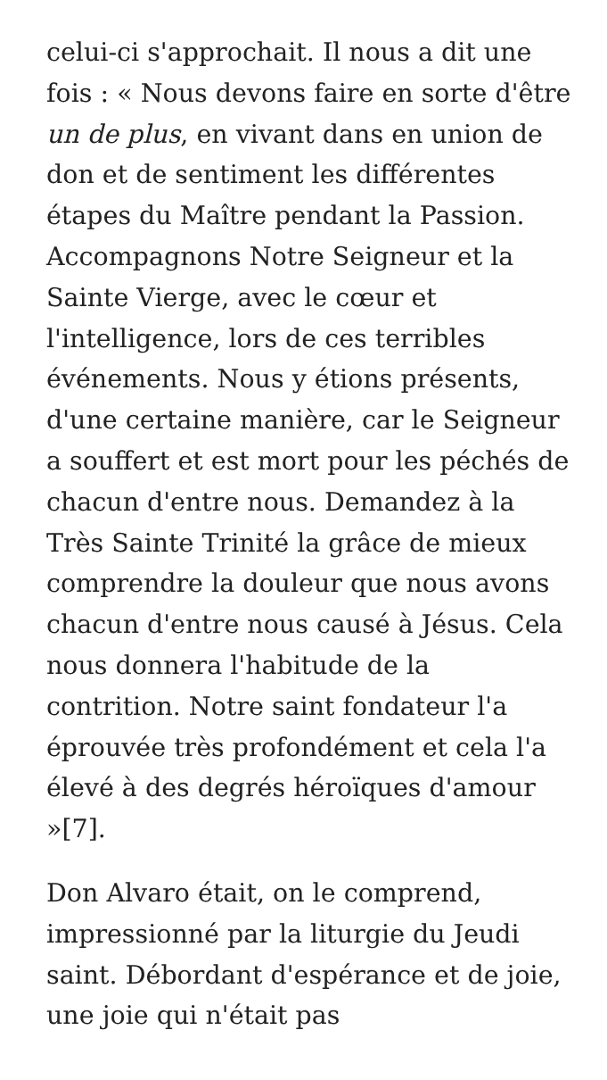celui-ci s'approchait. Il nous a dit une fois : « Nous devons faire en sorte d'être un de plus, en vivant dans en union de don et de sentiment les différentes étapes du Maître pendant la Passion. Accompagnons Notre Seigneur et la Sainte Vierge, avec le cœur et l'intelligence, lors de ces terribles événements. Nous y étions présents, d'une certaine manière, car le Seigneur a souffert et est mort pour les péchés de chacun d'entre nous. Demandez à la Très Sainte Trinité la grâce de mieux comprendre la douleur que nous avons chacun d'entre nous causé à Jésus. Cela nous donnera l'habitude de la contrition. Notre saint fondateur l'a éprouvée très profondément et cela l'a élevé à des degrés héroïques d'amour »[7].
Don Alvaro était, on le comprend, impressionné par la liturgie du Jeudi saint. Débordant d'espérance et de joie, une joie qui n'était pas